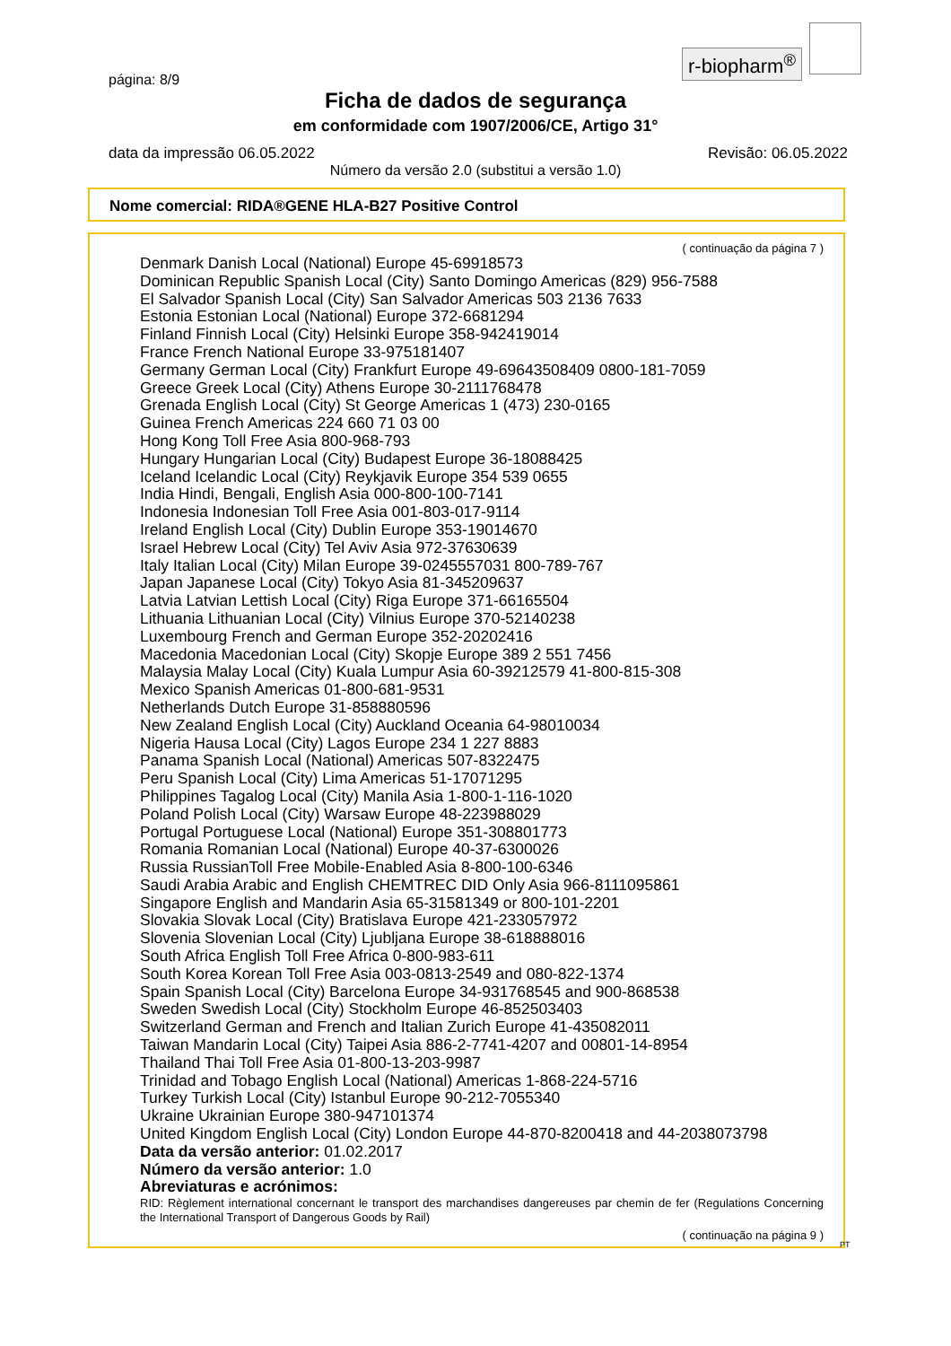r-biopharm<sup>®</sup>
página: 8/9
Ficha de dados de segurança
em conformidade com 1907/2006/CE, Artigo 31°
data da impressão 06.05.2022 Revisão: 06.05.2022
Número da versão 2.0 (substitui a versão 1.0)
Nome comercial: RIDA®GENE HLA-B27 Positive Control
( continuação da página 7 )
Denmark Danish Local (National) Europe 45-69918573
Dominican Republic Spanish Local (City) Santo Domingo Americas (829) 956-7588
El Salvador Spanish Local (City) San Salvador Americas 503 2136 7633
Estonia Estonian Local (National) Europe 372-6681294
Finland Finnish Local (City) Helsinki Europe 358-942419014
France French National Europe 33-975181407
Germany German Local (City) Frankfurt Europe 49-69643508409 0800-181-7059
Greece Greek Local (City) Athens Europe 30-2111768478
Grenada English Local (City) St George Americas 1 (473) 230-0165
Guinea French Americas 224 660 71 03 00
Hong Kong Toll Free Asia 800-968-793
Hungary Hungarian Local (City) Budapest Europe 36-18088425
Iceland Icelandic Local (City) Reykjavik Europe 354 539 0655
India Hindi, Bengali, English Asia 000-800-100-7141
Indonesia Indonesian Toll Free Asia 001-803-017-9114
Ireland English Local (City) Dublin Europe 353-19014670
Israel Hebrew Local (City) Tel Aviv Asia 972-37630639
Italy Italian Local (City) Milan Europe 39-0245557031 800-789-767
Japan Japanese Local (City) Tokyo Asia 81-345209637
Latvia Latvian Lettish Local (City) Riga Europe 371-66165504
Lithuania Lithuanian Local (City) Vilnius Europe 370-52140238
Luxembourg French and German Europe 352-20202416
Macedonia Macedonian Local (City) Skopje Europe 389 2 551 7456
Malaysia Malay Local (City) Kuala Lumpur Asia 60-39212579 41-800-815-308
Mexico Spanish Americas 01-800-681-9531
Netherlands Dutch Europe 31-858880596
New Zealand English Local (City) Auckland Oceania 64-98010034
Nigeria Hausa Local (City) Lagos Europe 234 1 227 8883
Panama Spanish Local (National) Americas 507-8322475
Peru Spanish Local (City) Lima Americas 51-17071295
Philippines Tagalog Local (City) Manila Asia 1-800-1-116-1020
Poland Polish Local (City) Warsaw Europe 48-223988029
Portugal Portuguese Local (National) Europe 351-308801773
Romania Romanian Local (National) Europe 40-37-6300026
Russia RussianToll Free Mobile-Enabled Asia 8-800-100-6346
Saudi Arabia Arabic and English CHEMTREC DID Only Asia 966-8111095861
Singapore English and Mandarin Asia 65-31581349 or 800-101-2201
Slovakia Slovak Local (City) Bratislava Europe 421-233057972
Slovenia Slovenian Local (City) Ljubljana Europe 38-618888016
South Africa English Toll Free Africa 0-800-983-611
South Korea Korean Toll Free Asia 003-0813-2549 and 080-822-1374
Spain Spanish Local (City) Barcelona Europe 34-931768545 and 900-868538
Sweden Swedish Local (City) Stockholm Europe 46-852503403
Switzerland German and French and Italian Zurich Europe 41-435082011
Taiwan Mandarin Local (City) Taipei Asia 886-2-7741-4207 and 00801-14-8954
Thailand Thai Toll Free Asia 01-800-13-203-9987
Trinidad and Tobago English Local (National) Americas 1-868-224-5716
Turkey Turkish Local (City) Istanbul Europe 90-212-7055340
Ukraine Ukrainian Europe 380-947101374
United Kingdom English Local (City) London Europe 44-870-8200418 and 44-2038073798
Data da versão anterior: 01.02.2017
Número da versão anterior: 1.0
Abreviaturas e acrónimos:
RID: Règlement international concernant le transport des marchandises dangereuses par chemin de fer (Regulations Concerning the International Transport of Dangerous Goods by Rail)
( continuação na página 9 )
PT